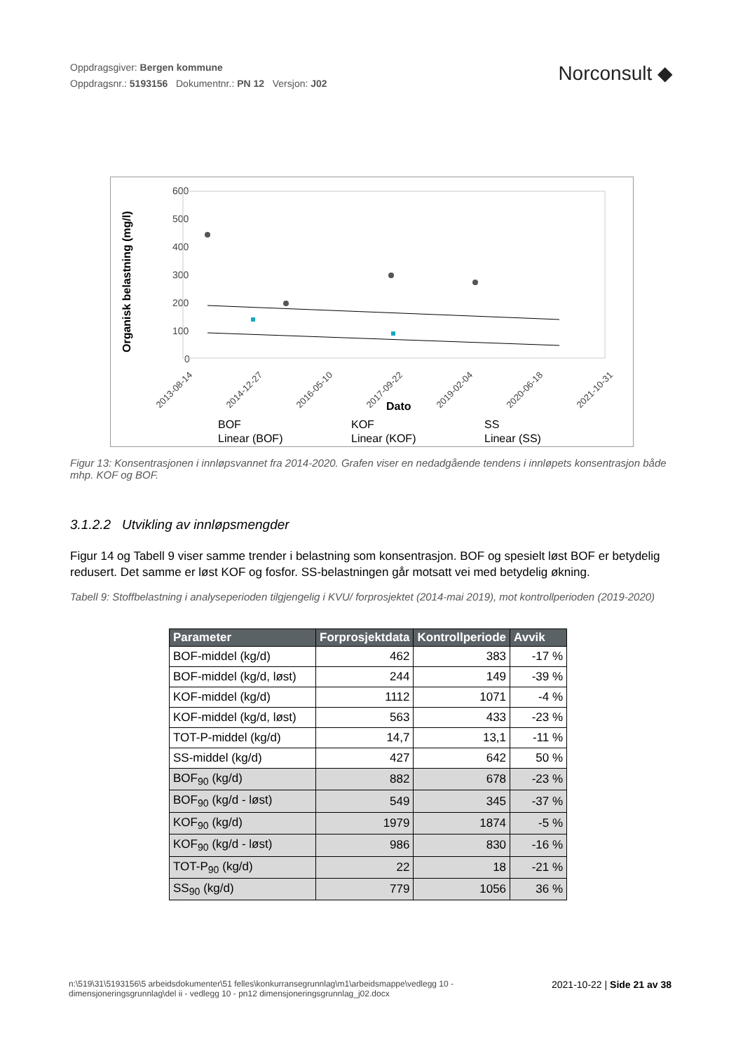Oppdragsgiver: Bergen kommune
Oppdragsnr.: 5193156 Dokumentnr.: PN 12 Versjon: J02
Norconsult ◆
Organisk belastning (mg/l)
600
500
400
300
200
100
0
2013-08-14
2014-12-27
2016-05-10
2017-09-22
2019-02-04
2020-06-18
2021-10-31
Dato
BOF
KOF
SS
Linear (BOF)
Linear (KOF)
Linear (SS)
Figur 13: Konsentrasjonen i innløpsvannet fra 2014-2020. Grafen viser en nedadgående tendens i innløpets konsentrasjon både mhp. KOF og BOF.
3.1.2.2 Utvikling av innløpsmengder
Figur 14 og Tabell 9 viser samme trender i belastning som konsentrasjon. BOF og spesielt løst BOF er betydelig redusert. Det samme er løst KOF og fosfor. SS-belastningen går motsatt vei med betydelig økning.
Tabell 9: Stoffbelastning i analyseperioden tilgjengelig i KVU/ forprosjektet (2014-mai 2019), mot kontrollperioden (2019-2020)
| Parameter | Forprosjektdata | Kontrollperiode | Avvik |
| --- | --- | --- | --- |
| BOF-middel (kg/d) | 462 | 383 | -17 % |
| BOF-middel (kg/d, løst) | 244 | 149 | -39 % |
| KOF-middel (kg/d) | 1112 | 1071 | -4 % |
| KOF-middel (kg/d, løst) | 563 | 433 | -23 % |
| TOT-P-middel (kg/d) | 14,7 | 13,1 | -11 % |
| SS-middel (kg/d) | 427 | 642 | 50 % |
| BOF<sub>90</sub> (kg/d) | 882 | 678 | -23 % |
| BOF<sub>90</sub> (kg/d - løst) | 549 | 345 | -37 % |
| KOF<sub>90</sub> (kg/d) | 1979 | 1874 | -5 % |
| KOF<sub>90</sub> (kg/d - løst) | 986 | 830 | -16 % |
| TOT-P<sub>90</sub> (kg/d) | 22 | 18 | -21 % |
| SS<sub>90</sub> (kg/d) | 779 | 1056 | 36 % |
n:\519\31\5193156\5 arbeidsdokumenter\51 felles\konkurransegrunnlag\m1\arbeidsmappe\vedlegg 10 - dimensjoneringsgrunnlag\del ii - vedlegg 10 - pn12 dimensjoneringsgrunnlag_j02.docx
2021-10-22 | Side 21 av 38